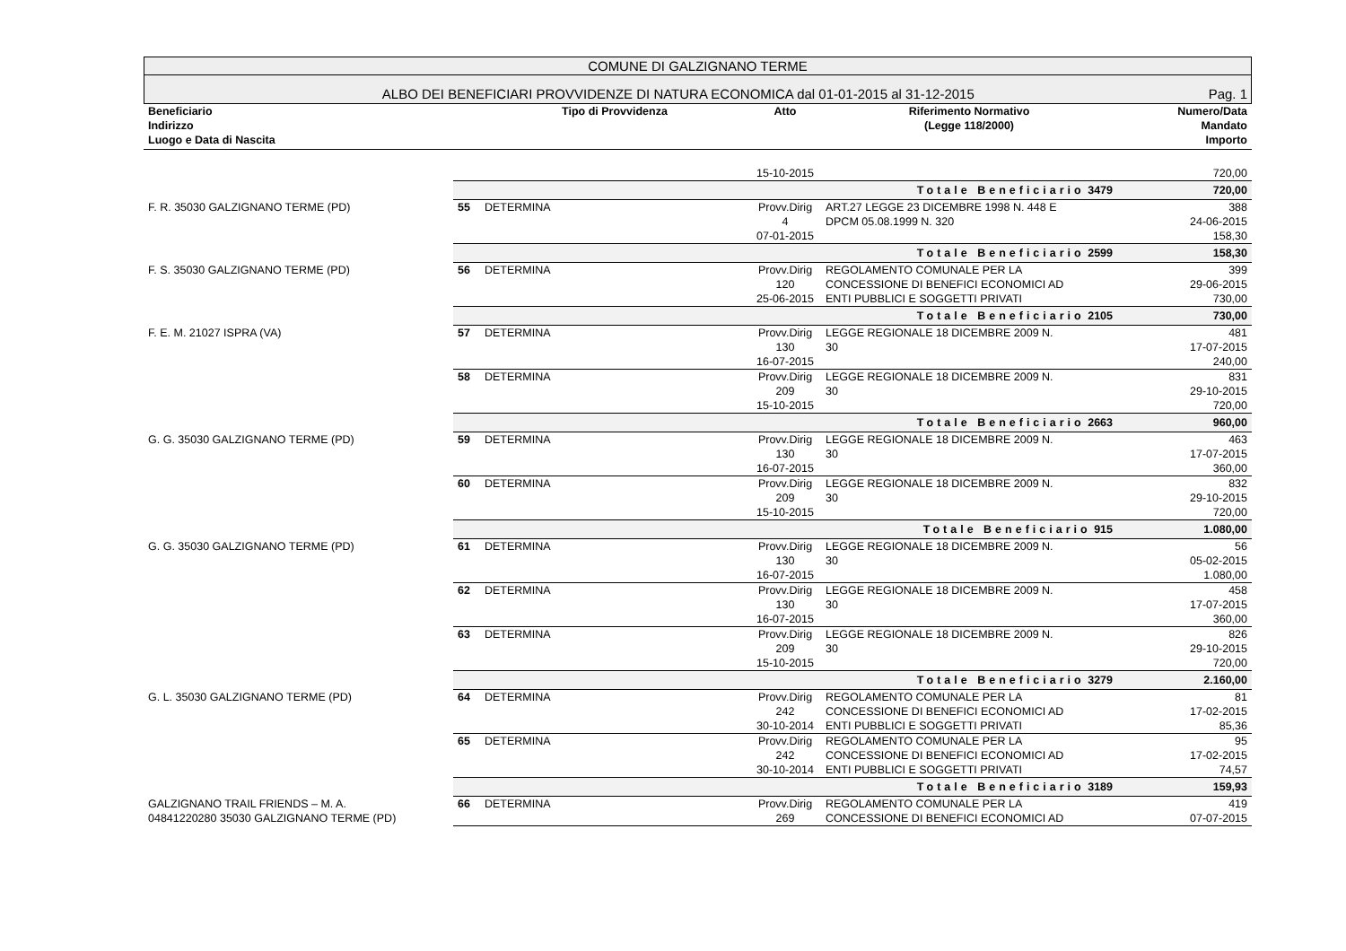COMUNE DI GALZIGNANO TERME
ALBO DEI BENEFICIARI PROVVIDENZE DI NATURA ECONOMICA dal 01-01-2015 al 31-12-2015 Pag. 1
| Beneficiario Indirizzo Luogo e Data di Nascita | | Tipo di Provvidenza | Atto | Riferimento Normativo (Legge 118/2000) | Numero/Data Mandato Importo |
| --- | --- | --- | --- | --- | --- |
| | | | 15-10-2015 | | 720,00 |
| | Totale Beneficiario 3479 | | | | 720,00 |
| F. R. 35030 GALZIGNANO TERME (PD) | 55 | DETERMINA | Provv.Dirig 4 07-01-2015 | ART.27 LEGGE 23 DICEMBRE 1998 N. 448 E DPCM 05.08.1999 N. 320 | 388 24-06-2015 158,30 |
| | Totale Beneficiario 2599 | | | | 158,30 |
| F. S. 35030 GALZIGNANO TERME (PD) | 56 | DETERMINA | Provv.Dirig 120 25-06-2015 | REGOLAMENTO COMUNALE PER LA CONCESSIONE DI BENEFICI ECONOMICI AD ENTI PUBBLICI E SOGGETTI PRIVATI | 399 29-06-2015 730,00 |
| | Totale Beneficiario 2105 | | | | 730,00 |
| F. E. M. 21027 ISPRA (VA) | 57 | DETERMINA | Provv.Dirig 130 16-07-2015 | LEGGE REGIONALE 18 DICEMBRE 2009 N. 30 | 481 17-07-2015 240,00 |
| | 58 | DETERMINA | Provv.Dirig 209 15-10-2015 | LEGGE REGIONALE 18 DICEMBRE 2009 N. 30 | 831 29-10-2015 720,00 |
| | Totale Beneficiario 2663 | | | | 960,00 |
| G. G. 35030 GALZIGNANO TERME (PD) | 59 | DETERMINA | Provv.Dirig 130 16-07-2015 | LEGGE REGIONALE 18 DICEMBRE 2009 N. 30 | 463 17-07-2015 360,00 |
| | 60 | DETERMINA | Provv.Dirig 209 15-10-2015 | LEGGE REGIONALE 18 DICEMBRE 2009 N. 30 | 832 29-10-2015 720,00 |
| | Totale Beneficiario 915 | | | | 1.080,00 |
| G. G. 35030 GALZIGNANO TERME (PD) | 61 | DETERMINA | Provv.Dirig 130 16-07-2015 | LEGGE REGIONALE 18 DICEMBRE 2009 N. 30 | 56 05-02-2015 1.080,00 |
| | 62 | DETERMINA | Provv.Dirig 130 16-07-2015 | LEGGE REGIONALE 18 DICEMBRE 2009 N. 30 | 458 17-07-2015 360,00 |
| | 63 | DETERMINA | Provv.Dirig 209 15-10-2015 | LEGGE REGIONALE 18 DICEMBRE 2009 N. 30 | 826 29-10-2015 720,00 |
| | Totale Beneficiario 3279 | | | | 2.160,00 |
| G. L. 35030 GALZIGNANO TERME (PD) | 64 | DETERMINA | Provv.Dirig 242 30-10-2014 | REGOLAMENTO COMUNALE PER LA CONCESSIONE DI BENEFICI ECONOMICI AD ENTI PUBBLICI E SOGGETTI PRIVATI | 81 17-02-2015 85,36 |
| | 65 | DETERMINA | Provv.Dirig 242 30-10-2014 | REGOLAMENTO COMUNALE PER LA CONCESSIONE DI BENEFICI ECONOMICI AD ENTI PUBBLICI E SOGGETTI PRIVATI | 95 17-02-2015 74,57 |
| | Totale Beneficiario 3189 | | | | 159,93 |
| GALZIGNANO TRAIL FRIENDS – M. A. 04841220280 35030 GALZIGNANO TERME (PD) | 66 | DETERMINA | Provv.Dirig 269 | REGOLAMENTO COMUNALE PER LA CONCESSIONE DI BENEFICI ECONOMICI AD | 419 07-07-2015 |